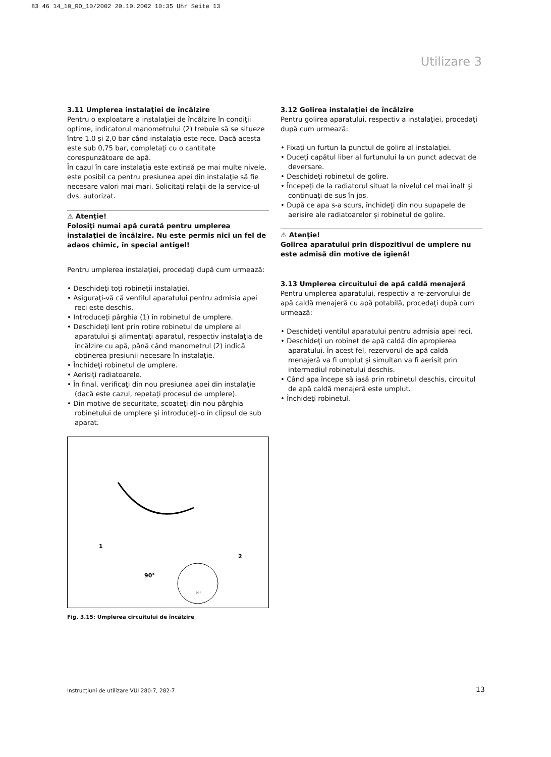83 46 14_10_RO_10/2002 20.10.2002 10:35 Uhr Seite 13
Utilizare 3
3.11 Umplerea instalaţiei de încălzire
Pentru o exploatare a instalaţiei de încălzire în condiţii optime, indicatorul manometrului (2) trebuie să se situeze între 1,0 şi 2,0 bar când instalaţia este rece. Dacă acesta este sub 0,75 bar, completaţi cu o cantitate corespunzătoare de apă.
În cazul în care instalaţia este extinsă pe mai multe nivele, este posibil ca pentru presiunea apei din instalaţie să fie necesare valori mai mari. Solicitaţi relaţii de la service-ul dvs. autorizat.
⚠ Atenţie!
Folosiţi numai apă curată pentru umplerea instalaţiei de încălzire. Nu este permis nici un fel de adaos chimic, în special antigel!
Pentru umplerea instalaţiei, procedaţi după cum urmează:
• Deschideţi toţi robineţii instalaţiei.
• Asiguraţi-vă că ventilul aparatului pentru admisia apei reci este deschis.
• Introduceţi pârghia (1) în robinetul de umplere.
• Deschideţi lent prin rotire robinetul de umplere al aparatului şi alimentaţi aparatul, respectiv instalaţia de încălzire cu apă, până când manometrul (2) indică obţinerea presiunii necesare în instalaţie.
• Închideţi robinetul de umplere.
• Aerisiţi radiatoarele.
• În final, verificaţi din nou presiunea apei din instalaţie (dacă este cazul, repetaţi procesul de umplere).
• Din motive de securitate, scoateţi din nou pârghia robinetului de umplere şi introduceţi-o în clipsul de sub aparat.
1
2
90°
bar
Fig. 3.15: Umplerea circuitului de încălzire
3.12 Golirea instalaţiei de încălzire
Pentru golirea aparatului, respectiv a instalaţiei, procedaţi după cum urmează:
• Fixaţi un furtun la punctul de golire al instalaţiei.
• Duceţi capătul liber al furtunului la un punct adecvat de deversare.
• Deschideţi robinetul de golire.
• Începeţi de la radiatorul situat la nivelul cel mai înalt şi continuaţi de sus în jos.
• După ce apa s-a scurs, închideţi din nou supapele de aerisire ale radiatoarelor şi robinetul de golire.
⚠ Atenţie!
Golirea aparatului prin dispozitivul de umplere nu este admisă din motive de igienă!
3.13 Umplerea circuitului de apă caldă menajeră
Pentru umplerea aparatului, respectiv a re-zervorului de apă caldă menajeră cu apă potabilă, procedaţi după cum urmează:
• Deschideţi ventilul aparatului pentru admisia apei reci.
• Deschideţi un robinet de apă caldă din apropierea aparatului. În acest fel, rezervorul de apă caldă menajeră va fi umplut şi simultan va fi aerisit prin intermediul robinetului deschis.
• Când apa începe să iasă prin robinetul deschis, circuitul de apă caldă menajeră este umplut.
• Închideţi robinetul.
Instrucţiuni de utilizare VUI 280-7, 282-7
13